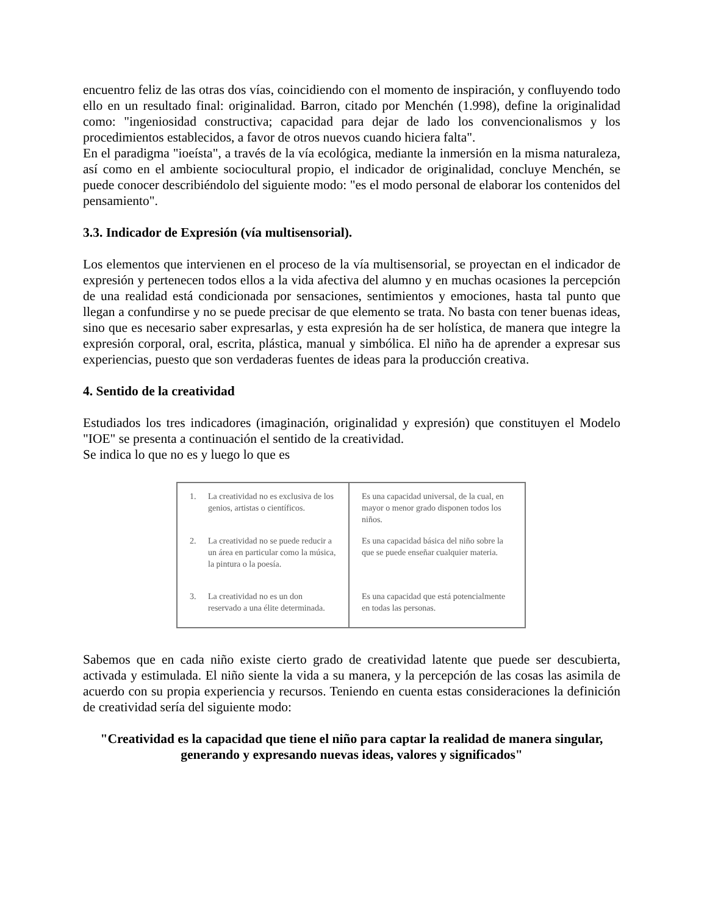encuentro feliz de las otras dos vías, coincidiendo con el momento de inspiración, y confluyendo todo ello en un resultado final: originalidad. Barron, citado por Menchén (1.998), define la originalidad como: "ingeniosidad constructiva; capacidad para dejar de lado los convencionalismos y los procedimientos establecidos, a favor de otros nuevos cuando hiciera falta".
En el paradigma "ioeísta", a través de la vía ecológica, mediante la inmersión en la misma naturaleza, así como en el ambiente sociocultural propio, el indicador de originalidad, concluye Menchén, se puede conocer describiéndolo del siguiente modo: "es el modo personal de elaborar los contenidos del pensamiento".
3.3. Indicador de Expresión (vía multisensorial).
Los elementos que intervienen en el proceso de la vía multisensorial, se proyectan en el indicador de expresión y pertenecen todos ellos a la vida afectiva del alumno y en muchas ocasiones la percepción de una realidad está condicionada por sensaciones, sentimientos y emociones, hasta tal punto que llegan a confundirse y no se puede precisar de que elemento se trata. No basta con tener buenas ideas, sino que es necesario saber expresarlas, y esta expresión ha de ser holística, de manera que integre la expresión corporal, oral, escrita, plástica, manual y simbólica. El niño ha de aprender a expresar sus experiencias, puesto que son verdaderas fuentes de ideas para la producción creativa.
4. Sentido de la creatividad
Estudiados los tres indicadores (imaginación, originalidad y expresión) que constituyen el Modelo "IOE" se presenta a continuación el sentido de la creatividad.
Se indica lo que no es y luego lo que es
| 1. La creatividad no es exclusiva de los genios, artistas o científicos. | Es una capacidad universal, de la cual, en mayor o menor grado disponen todos los niños. |
| 2. La creatividad no se puede reducir a un área en particular como la música, la pintura o la poesía. | Es una capacidad básica del niño sobre la que se puede enseñar cualquier materia. |
| 3. La creatividad no es un don reservado a una élite determinada. | Es una capacidad que está potencialmente en todas las personas. |
Sabemos que en cada niño existe cierto grado de creatividad latente que puede ser descubierta, activada y estimulada. El niño siente la vida a su manera, y la percepción de las cosas las asimila de acuerdo con su propia experiencia y recursos. Teniendo en cuenta estas consideraciones la definición de creatividad sería del siguiente modo:
"Creatividad es la capacidad que tiene el niño para captar la realidad de manera singular, generando y expresando nuevas ideas, valores y significados"